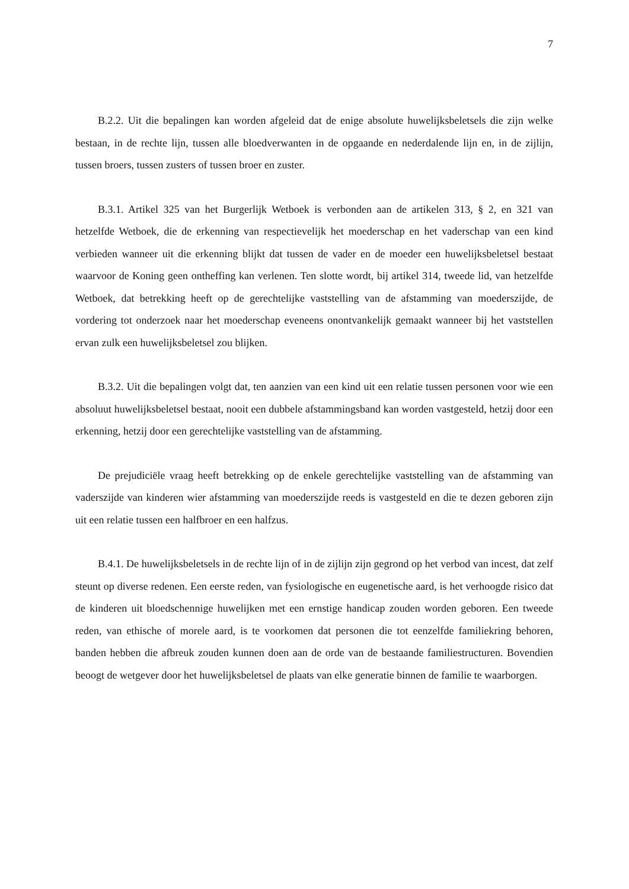7
B.2.2. Uit die bepalingen kan worden afgeleid dat de enige absolute huwelijksbeletsels die zijn welke bestaan, in de rechte lijn, tussen alle bloedverwanten in de opgaande en nederdalende lijn en, in de zijlijn, tussen broers, tussen zusters of tussen broer en zuster.
B.3.1. Artikel 325 van het Burgerlijk Wetboek is verbonden aan de artikelen 313, § 2, en 321 van hetzelfde Wetboek, die de erkenning van respectievelijk het moederschap en het vaderschap van een kind verbieden wanneer uit die erkenning blijkt dat tussen de vader en de moeder een huwelijksbeletsel bestaat waarvoor de Koning geen ontheffing kan verlenen. Ten slotte wordt, bij artikel 314, tweede lid, van hetzelfde Wetboek, dat betrekking heeft op de gerechtelijke vaststelling van de afstamming van moederszijde, de vordering tot onderzoek naar het moederschap eveneens onontvankelijk gemaakt wanneer bij het vaststellen ervan zulk een huwelijksbeletsel zou blijken.
B.3.2. Uit die bepalingen volgt dat, ten aanzien van een kind uit een relatie tussen personen voor wie een absoluut huwelijksbeletsel bestaat, nooit een dubbele afstammingsband kan worden vastgesteld, hetzij door een erkenning, hetzij door een gerechtelijke vaststelling van de afstamming.
De prejudiciële vraag heeft betrekking op de enkele gerechtelijke vaststelling van de afstamming van vaderszijde van kinderen wier afstamming van moederszijde reeds is vastgesteld en die te dezen geboren zijn uit een relatie tussen een halfbroer en een halfzus.
B.4.1. De huwelijksbeletsels in de rechte lijn of in de zijlijn zijn gegrond op het verbod van incest, dat zelf steunt op diverse redenen. Een eerste reden, van fysiologische en eugenetische aard, is het verhoogde risico dat de kinderen uit bloedschennige huwelijken met een ernstige handicap zouden worden geboren. Een tweede reden, van ethische of morele aard, is te voorkomen dat personen die tot eenzelfde familiekring behoren, banden hebben die afbreuk zouden kunnen doen aan de orde van de bestaande familiestructuren. Bovendien beoogt de wetgever door het huwelijksbeletsel de plaats van elke generatie binnen de familie te waarborgen.